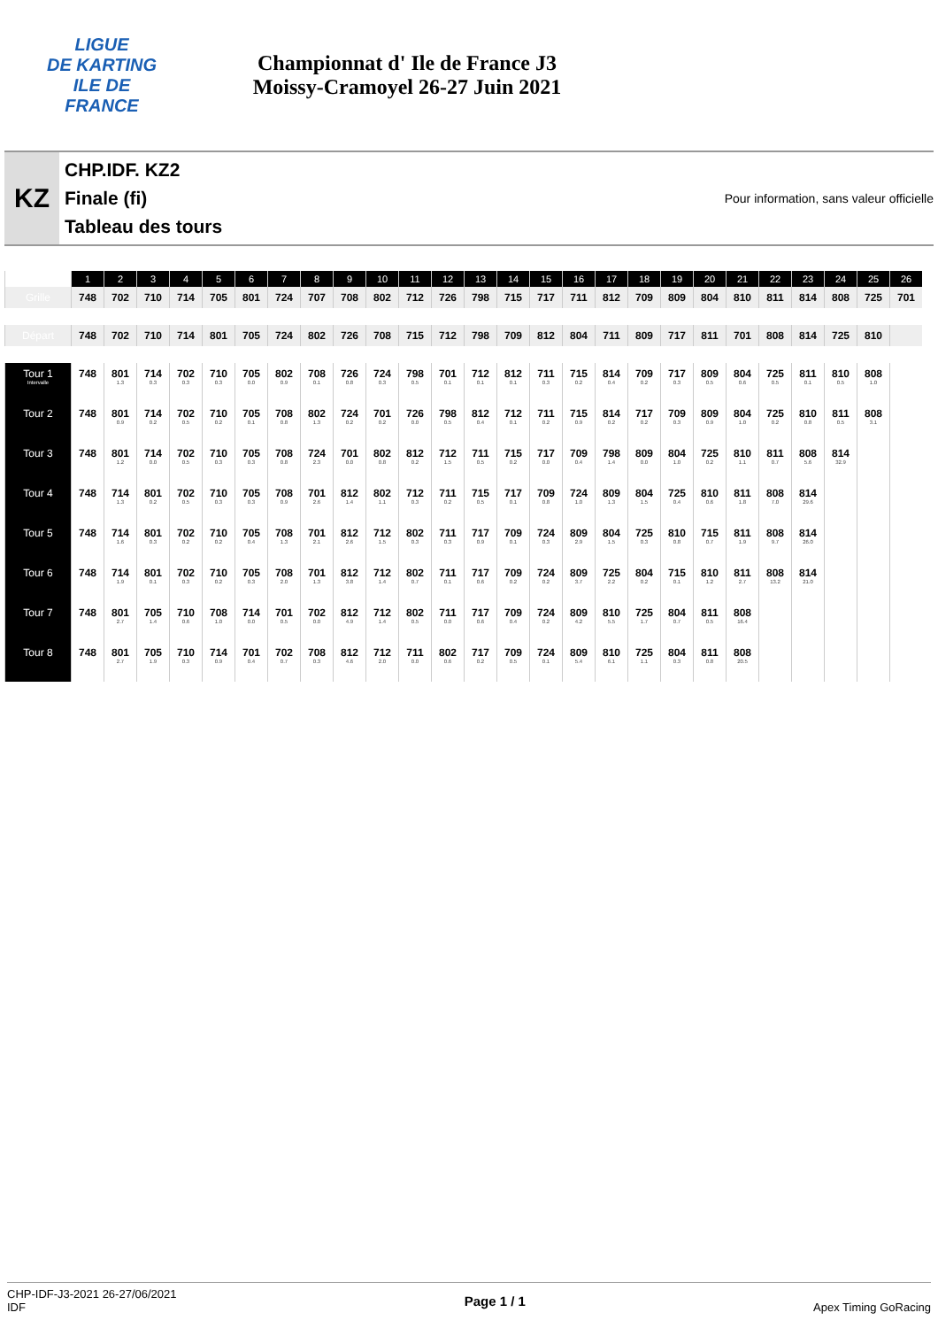LIGUE
DE KARTING
ILE DE
FRANCE
Championnat d' Ile de France J3
Moissy-Cramoyel 26-27 Juin 2021
KZ
CHP.IDF. KZ2
Finale (fi)
Tableau des tours
Pour information, sans valeur officielle
| | 1 | 2 | 3 | 4 | 5 | 6 | 7 | 8 | 9 | 10 | 11 | 12 | 13 | 14 | 15 | 16 | 17 | 18 | 19 | 20 | 21 | 22 | 23 | 24 | 25 | 26 |
| --- | --- | --- | --- | --- | --- | --- | --- | --- | --- | --- | --- | --- | --- | --- | --- | --- | --- | --- | --- | --- | --- | --- | --- | --- | --- | --- |
| Grille | 748 | 702 | 710 | 714 | 705 | 801 | 724 | 707 | 708 | 802 | 712 | 726 | 798 | 715 | 717 | 711 | 812 | 709 | 809 | 804 | 810 | 811 | 814 | 808 | 725 | 701 |
| Départ | 748 | 702 | 710 | 714 | 801 | 705 | 724 | 802 | 726 | 708 | 715 | 712 | 798 | 709 | 812 | 804 | 711 | 809 | 717 | 811 | 701 | 808 | 814 | 725 | 810 | |
| Tour 1 Intervalle | 748 | 801 1.3 | 714 0.3 | 702 0.3 | 710 0.3 | 705 0.0 | 802 0.9 | 708 0.1 | 726 0.8 | 724 0.3 | 798 0.5 | 701 0.1 | 712 0.1 | 812 0.1 | 711 0.3 | 715 0.2 | 814 0.4 | 709 0.2 | 717 0.3 | 809 0.5 | 804 0.6 | 725 0.5 | 811 0.1 | 810 0.5 | 808 1.0 | |
| Tour 2 | 748 | 801 0.9 | 714 0.2 | 702 0.5 | 710 0.2 | 705 0.1 | 708 0.8 | 802 1.3 | 724 0.2 | 701 0.2 | 726 0.0 | 798 0.5 | 812 0.4 | 712 0.1 | 711 0.2 | 715 0.9 | 814 0.2 | 717 0.2 | 709 0.3 | 809 0.9 | 804 1.0 | 725 0.2 | 810 0.8 | 811 0.5 | 808 3.1 | |
| Tour 3 | 748 | 801 1.2 | 714 0.0 | 702 0.5 | 710 0.3 | 705 0.3 | 708 0.8 | 724 2.3 | 701 0.0 | 802 0.8 | 812 0.2 | 712 1.5 | 711 0.5 | 715 0.2 | 717 0.0 | 709 0.4 | 798 1.4 | 809 0.0 | 804 1.0 | 725 0.2 | 810 1.1 | 811 0.7 | 808 5.6 | 814 32.9 | | |
| Tour 4 | 748 | 714 1.3 | 801 0.2 | 702 0.5 | 710 0.3 | 705 0.3 | 708 0.9 | 701 2.6 | 812 1.4 | 802 1.1 | 712 0.3 | 711 0.2 | 715 0.5 | 717 0.1 | 709 0.8 | 724 1.0 | 809 1.3 | 804 1.5 | 725 0.4 | 810 0.6 | 811 1.8 | 808 7.0 | 814 29.6 | | | |
| Tour 5 | 748 | 714 1.6 | 801 0.3 | 702 0.2 | 710 0.2 | 705 0.4 | 708 1.3 | 701 2.1 | 812 2.6 | 712 1.5 | 802 0.3 | 711 0.3 | 717 0.9 | 709 0.1 | 724 0.3 | 809 2.9 | 804 1.5 | 725 0.3 | 810 0.8 | 715 0.7 | 811 1.9 | 808 9.7 | 814 26.0 | | | |
| Tour 6 | 748 | 714 1.9 | 801 0.1 | 702 0.3 | 710 0.2 | 705 0.3 | 708 2.0 | 701 1.3 | 812 3.8 | 712 1.4 | 802 0.7 | 711 0.1 | 717 0.6 | 709 0.2 | 724 0.2 | 809 3.7 | 725 2.2 | 804 0.2 | 715 0.1 | 810 1.2 | 811 2.7 | 808 13.2 | 814 21.0 | | | |
| Tour 7 | 748 | 801 2.7 | 705 1.4 | 710 0.6 | 708 1.0 | 714 0.0 | 701 0.5 | 702 0.0 | 812 4.9 | 712 1.4 | 802 0.5 | 711 0.0 | 717 0.6 | 709 0.4 | 724 0.2 | 809 4.2 | 810 5.5 | 725 1.7 | 804 0.7 | 811 0.5 | 808 16.4 | | | | | |
| Tour 8 | 748 | 801 2.7 | 705 1.9 | 710 0.3 | 714 0.9 | 701 0.4 | 702 0.7 | 708 0.3 | 812 4.6 | 712 2.0 | 711 0.0 | 802 0.6 | 717 0.2 | 709 0.5 | 724 0.1 | 809 5.4 | 810 6.1 | 725 1.1 | 804 0.3 | 811 0.8 | 808 20.5 | | | | | |
CHP-IDF-J3-2021 26-27/06/2021
IDF
Page 1 / 1
Apex Timing GoRacing